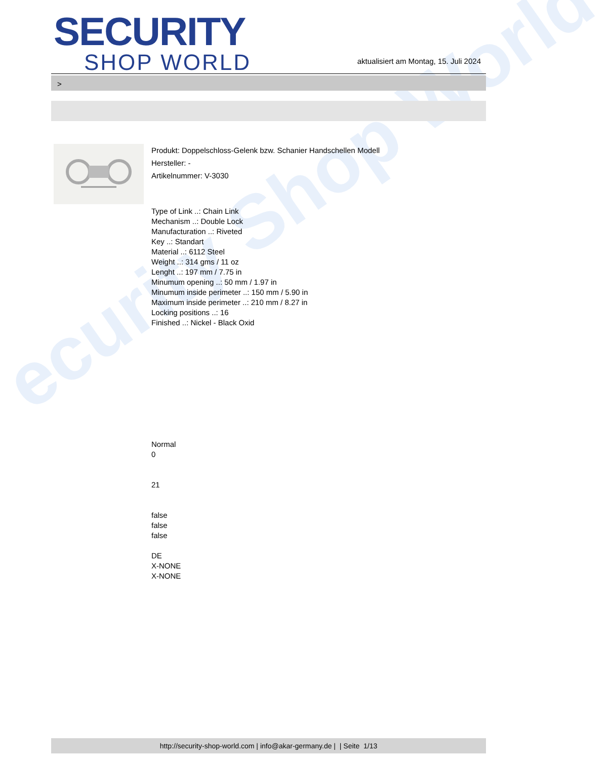ecurity Shop World
SECURITY
SHOP WORLD
aktualisiert am Montag, 15. Juli 2024
>
Produkt: Doppelschloss-Gelenk bzw. Schanier Handschellen Modell
Hersteller: -
Artikelnummer: V-3030
Type of Link ..: Chain Link
Mechanism ..: Double Lock
Manufacturation ..: Riveted
Key ..: Standart
Material ..: 6112 Steel
Weight ..: 314 gms / 11 oz
Lenght ..: 197 mm / 7.75 in
Minumum opening ..: 50 mm / 1.97 in
Minumum inside perimeter ..: 150 mm / 5.90 in
Maximum inside perimeter ..: 210 mm / 8.27 in
Locking positions ..: 16
Finished ..: Nickel - Black Oxid
Normal
0
21
false
false
false
DE
X-NONE
X-NONE
http://security-shop-world.com | info@akar-germany.de | | Seite 1/13